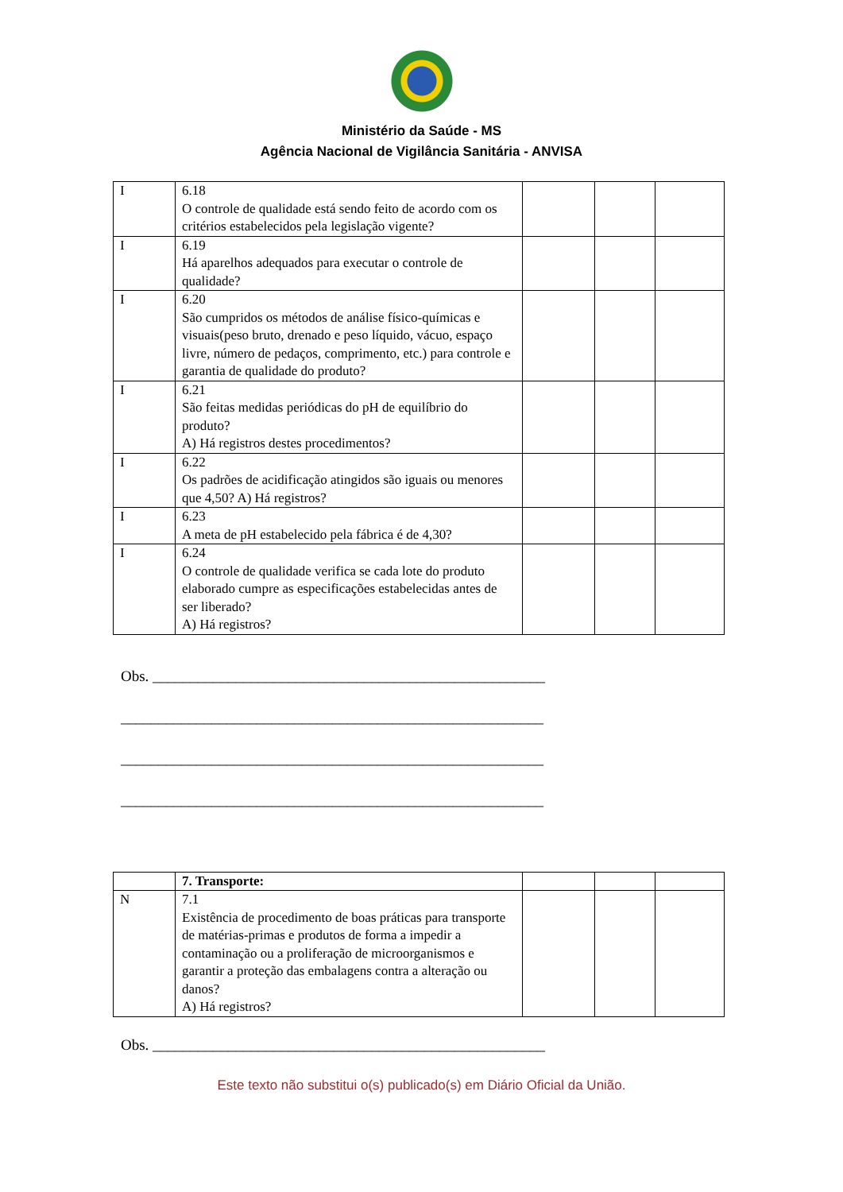Ministério da Saúde - MS
Agência Nacional de Vigilância Sanitária - ANVISA
| I | 6.18 O controle de qualidade está sendo feito de acordo com os critérios estabelecidos pela legislação vigente? | | | |
| I | 6.19 Há aparelhos adequados para executar o controle de qualidade? | | | |
| I | 6.20 São cumpridos os métodos de análise físico-químicas e visuais(peso bruto, drenado e peso líquido, vácuo, espaço livre, número de pedaços, comprimento, etc.) para controle e garantia de qualidade do produto? | | | |
| I | 6.21 São feitas medidas periódicas do pH de equilíbrio do produto? A) Há registros destes procedimentos? | | | |
| I | 6.22 Os padrões de acidificação atingidos são iguais ou menores que 4,50? A) Há registros? | | | |
| I | 6.23 A meta de pH estabelecido pela fábrica é de 4,30? | | | |
| I | 6.24 O controle de qualidade verifica se cada lote do produto elaborado cumpre as especificações estabelecidas antes de ser liberado? A) Há registros? | | | |
Obs. ____________________________________________________
________________________________________________________
________________________________________________________
________________________________________________________
| | 7. Transporte: | | | |
| N | 7.1 Existência de procedimento de boas práticas para transporte de matérias-primas e produtos de forma a impedir a contaminação ou a proliferação de microorganismos e garantir a proteção das embalagens contra a alteração ou danos? A) Há registros? | | | |
Obs. ____________________________________________________
Este texto não substitui o(s) publicado(s) em Diário Oficial da União.